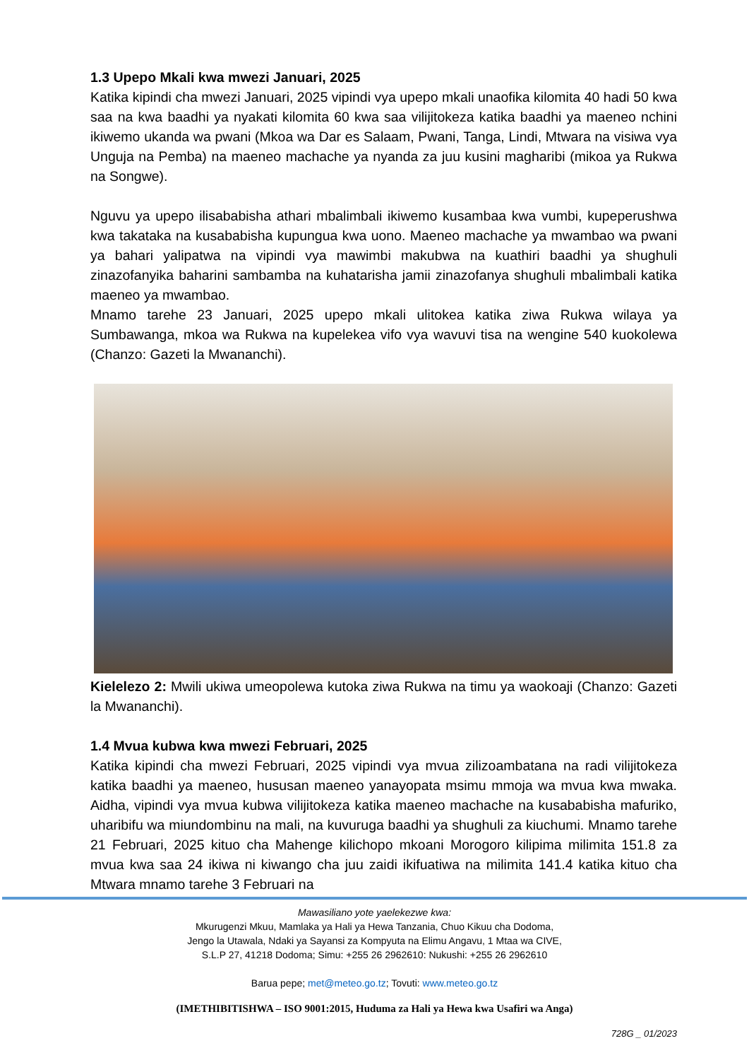1.3 Upepo Mkali kwa mwezi Januari, 2025
Katika kipindi cha mwezi Januari, 2025 vipindi vya upepo mkali unaofika kilomita 40 hadi 50 kwa saa na kwa baadhi ya nyakati kilomita 60 kwa saa vilijitokeza katika baadhi ya maeneo nchini ikiwemo ukanda wa pwani (Mkoa wa Dar es Salaam, Pwani, Tanga, Lindi, Mtwara na visiwa vya Unguja na Pemba) na maeneo machache ya nyanda za juu kusini magharibi (mikoa ya Rukwa na Songwe).
Nguvu ya upepo ilisababisha athari mbalimbali ikiwemo kusambaa kwa vumbi, kupeperushwa kwa takataka na kusababisha kupungua kwa uono. Maeneo machache ya mwambao wa pwani ya bahari yalipatwa na vipindi vya mawimbi makubwa na kuathiri baadhi ya shughuli zinazofanyika baharini sambamba na kuhatarisha jamii zinazofanya shughuli mbalimbali katika maeneo ya mwambao.
Mnamo tarehe 23 Januari, 2025 upepo mkali ulitokea katika ziwa Rukwa wilaya ya Sumbawanga, mkoa wa Rukwa na kupelekea vifo vya wavuvi tisa na wengine 540 kuokolewa (Chanzo: Gazeti la Mwananchi).
Kielelezo 2: Mwili ukiwa umeopolewa kutoka ziwa Rukwa na timu ya waokoaji (Chanzo: Gazeti la Mwananchi).
1.4 Mvua kubwa kwa mwezi Februari, 2025
Katika kipindi cha mwezi Februari, 2025 vipindi vya mvua zilizoambatana na radi vilijitokeza katika baadhi ya maeneo, hususan maeneo yanayopata msimu mmoja wa mvua kwa mwaka. Aidha, vipindi vya mvua kubwa vilijitokeza katika maeneo machache na kusababisha mafuriko, uharibifu wa miundombinu na mali, na kuvuruga baadhi ya shughuli za kiuchumi. Mnamo tarehe 21 Februari, 2025 kituo cha Mahenge kilichopo mkoani Morogoro kilipima milimita 151.8 za mvua kwa saa 24 ikiwa ni kiwango cha juu zaidi ikifuatiwa na milimita 141.4 katika kituo cha Mtwara mnamo tarehe 3 Februari na
Mawasiliano yote yaelekezwe kwa:
Mkurugenzi Mkuu, Mamlaka ya Hali ya Hewa Tanzania, Chuo Kikuu cha Dodoma,
Jengo la Utawala, Ndaki ya Sayansi za Kompyuta na Elimu Angavu, 1 Mtaa wa CIVE,
S.L.P 27, 41218 Dodoma; Simu: +255 26 2962610: Nukushi: +255 26 2962610
Barua pepe; met@meteo.go.tz; Tovuti: www.meteo.go.tz
(IMETHIBITISHWA – ISO 9001:2015, Huduma za Hali ya Hewa kwa Usafiri wa Anga)
728G _ 01/2023